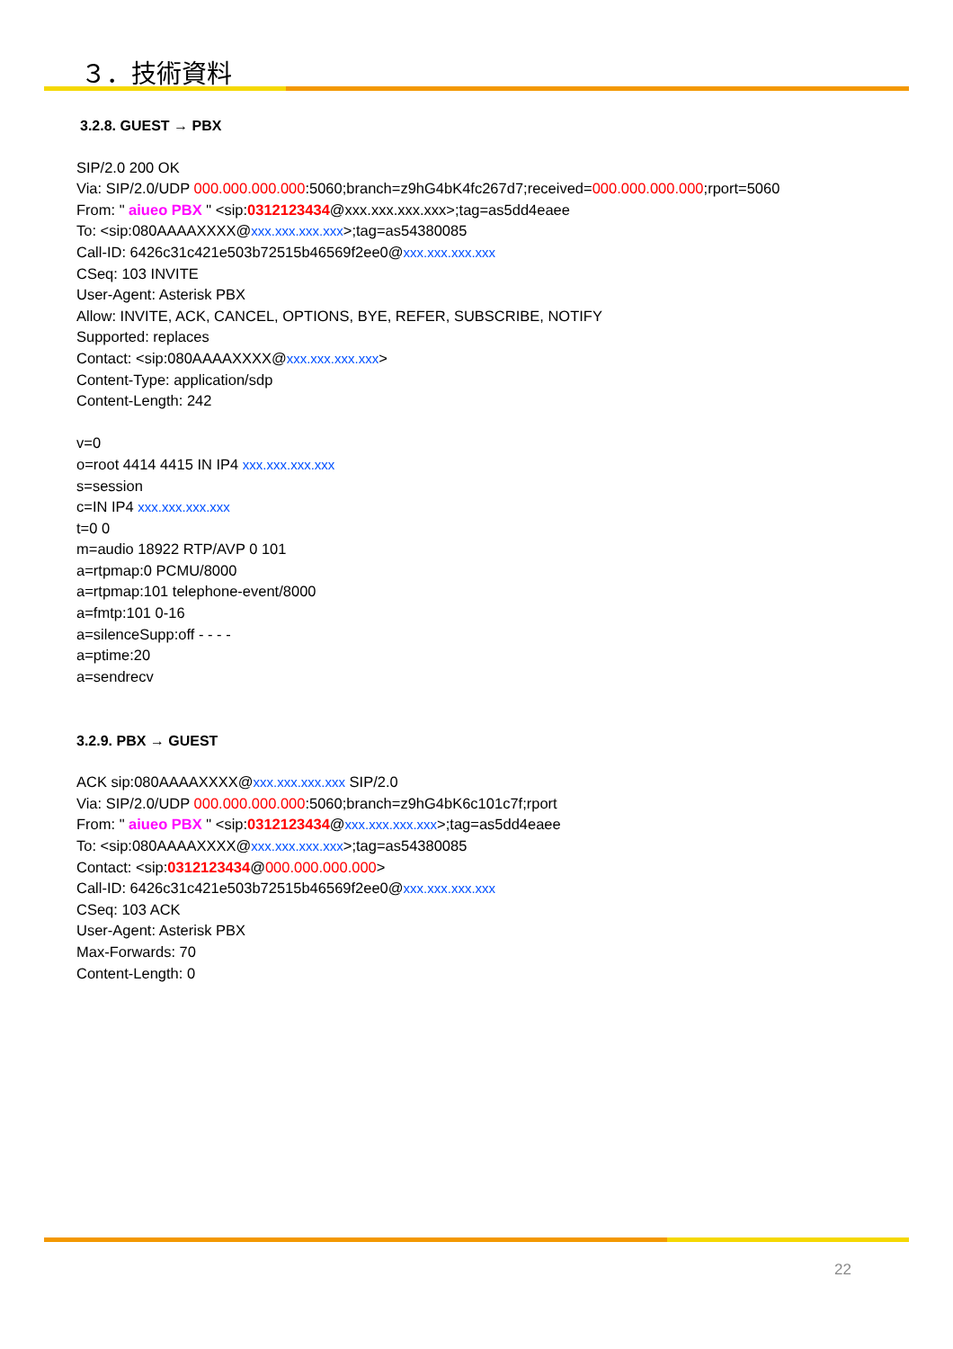３．技術資料
3.2.8. GUEST → PBX
SIP/2.0 200 OK
Via: SIP/2.0/UDP 000.000.000.000:5060;branch=z9hG4bK4fc267d7;received=000.000.000.000;rport=5060
From: " aiueo PBX " <sip:0312123434@xxx.xxx.xxx.xxx>;tag=as5dd4eaee
To: <sip:080AAAAXXXX@xxx.xxx.xxx.xxx>;tag=as54380085
Call-ID: 6426c31c421e503b72515b46569f2ee0@xxx.xxx.xxx.xxx
CSeq: 103 INVITE
User-Agent: Asterisk PBX
Allow: INVITE, ACK, CANCEL, OPTIONS, BYE, REFER, SUBSCRIBE, NOTIFY
Supported: replaces
Contact: <sip:080AAAAXXXX@xxx.xxx.xxx.xxx>
Content-Type: application/sdp
Content-Length: 242
v=0
o=root 4414 4415 IN IP4 xxx.xxx.xxx.xxx
s=session
c=IN IP4 xxx.xxx.xxx.xxx
t=0 0
m=audio 18922 RTP/AVP 0 101
a=rtpmap:0 PCMU/8000
a=rtpmap:101 telephone-event/8000
a=fmtp:101 0-16
a=silenceSupp:off - - - -
a=ptime:20
a=sendrecv
3.2.9. PBX → GUEST
ACK sip:080AAAAXXXX@xxx.xxx.xxx.xxx SIP/2.0
Via: SIP/2.0/UDP 000.000.000.000:5060;branch=z9hG4bK6c101c7f;rport
From: " aiueo PBX " <sip:0312123434@xxx.xxx.xxx.xxx>;tag=as5dd4eaee
To: <sip:080AAAAXXXX@xxx.xxx.xxx.xxx>;tag=as54380085
Contact: <sip:0312123434@000.000.000.000>
Call-ID: 6426c31c421e503b72515b46569f2ee0@xxx.xxx.xxx.xxx
CSeq: 103 ACK
User-Agent: Asterisk PBX
Max-Forwards: 70
Content-Length: 0
22